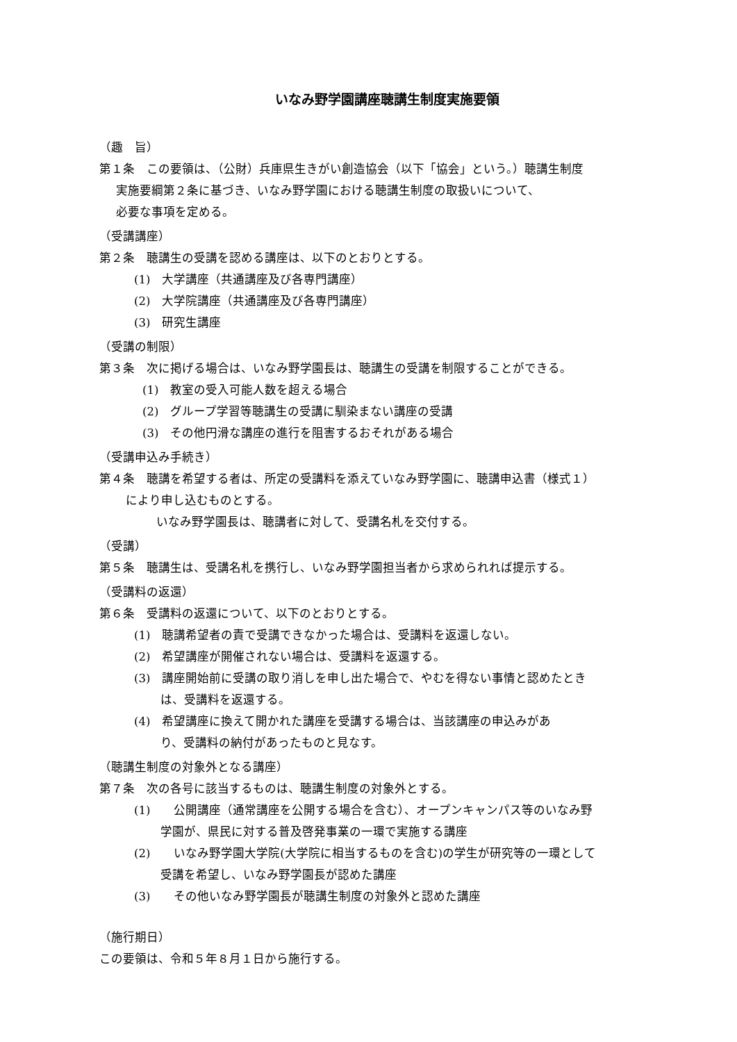いなみ野学園講座聴講生制度実施要領
（趣　旨）
第１条　この要領は、（公財）兵庫県生きがい創造協会（以下「協会」という。）聴講生制度
実施要綱第２条に基づき、いなみ野学園における聴講生制度の取扱いについて、
必要な事項を定める。
（受講講座）
第２条　聴講生の受講を認める講座は、以下のとおりとする。
(1)　大学講座（共通講座及び各専門講座）
(2)　大学院講座（共通講座及び各専門講座）
(3)　研究生講座
（受講の制限）
第３条　次に掲げる場合は、いなみ野学園長は、聴講生の受講を制限することができる。
(1)　教室の受入可能人数を超える場合
(2)　グループ学習等聴講生の受講に馴染まない講座の受講
(3)　その他円滑な講座の進行を阻害するおそれがある場合
（受講申込み手続き）
第４条　聴講を希望する者は、所定の受講料を添えていなみ野学園に、聴講申込書（様式１）
により申し込むものとする。
いなみ野学園長は、聴講者に対して、受講名札を交付する。
（受講）
第５条　聴講生は、受講名札を携行し、いなみ野学園担当者から求められれば提示する。
（受講料の返還）
第６条　受講料の返還について、以下のとおりとする。
(1)　聴講希望者の責で受講できなかった場合は、受講料を返還しない。
(2)　希望講座が開催されない場合は、受講料を返還する。
(3)　講座開始前に受講の取り消しを申し出た場合で、やむを得ない事情と認めたとき
は、受講料を返還する。
(4)　希望講座に換えて開かれた講座を受講する場合は、当該講座の申込みがあ
り、受講料の納付があったものと見なす。
（聴講生制度の対象外となる講座）
第７条　次の各号に該当するものは、聴講生制度の対象外とする。
(1)　　公開講座（通常講座を公開する場合を含む）、オープンキャンパス等のいなみ野
学園が、県民に対する普及啓発事業の一環で実施する講座
(2)　　いなみ野学園大学院(大学院に相当するものを含む)の学生が研究等の一環として
受講を希望し、いなみ野学園長が認めた講座
(3)　　その他いなみ野学園長が聴講生制度の対象外と認めた講座
（施行期日）
この要領は、令和５年８月１日から施行する。